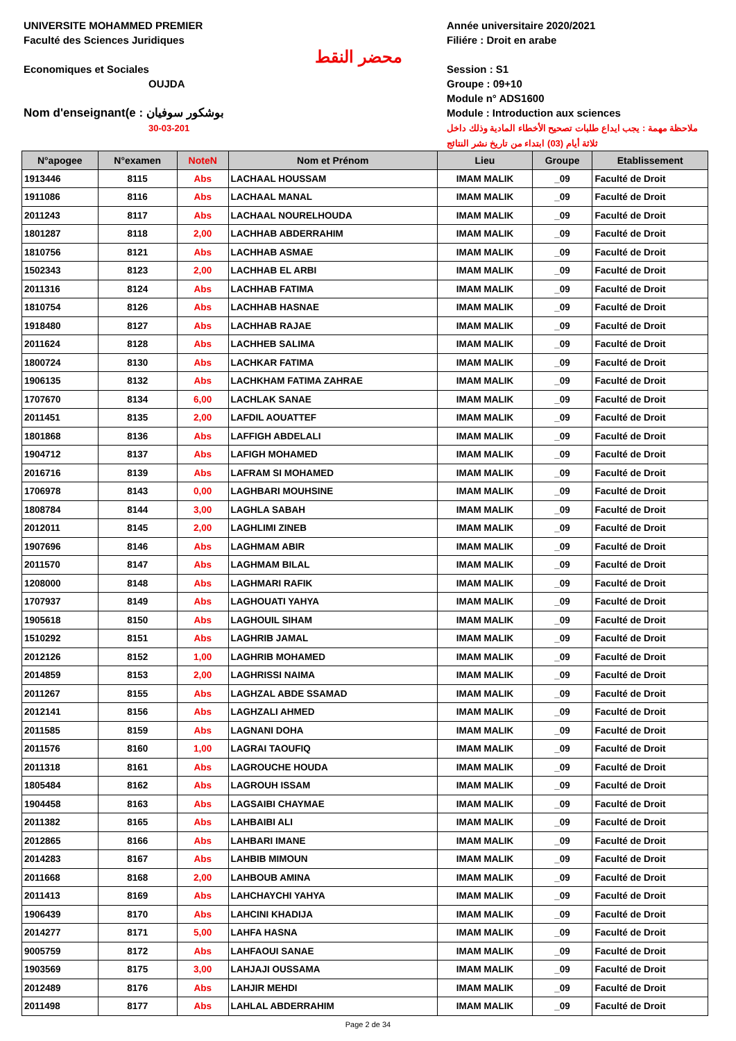UNIVERSITE MOHAMMED PREMIER
Faculté des Sciences Juridiques
Economiques et Sociales
OUJDA
Nom d'enseignant(e : بوشكور سوفيان
30-03-201
محضر النقط
Année universitaire 2020/2021
Filiére : Droit en arabe
Session : S1
Groupe : 09+10
Module n° ADS1600
Module : Introduction aux sciences
ملاحظة مهمة : يجب ايداع طلبات تصحيح الأخطاء المادية وذلك داخل ثلاثة أيام (03) ابتداء من تاريخ نشر النتائج
| N°apogee | N°examen | NoteN | Nom et Prénom | Lieu | Groupe | Etablissement |
| --- | --- | --- | --- | --- | --- | --- |
| 1913446 | 8115 | Abs | LACHAAL HOUSSAM | IMAM MALIK | _09 | Faculté de Droit |
| 1911086 | 8116 | Abs | LACHAAL MANAL | IMAM MALIK | _09 | Faculté de Droit |
| 2011243 | 8117 | Abs | LACHAAL NOURELHOUDA | IMAM MALIK | _09 | Faculté de Droit |
| 1801287 | 8118 | 2,00 | LACHHAB ABDERRAHIM | IMAM MALIK | _09 | Faculté de Droit |
| 1810756 | 8121 | Abs | LACHHAB ASMAE | IMAM MALIK | _09 | Faculté de Droit |
| 1502343 | 8123 | 2,00 | LACHHAB EL ARBI | IMAM MALIK | _09 | Faculté de Droit |
| 2011316 | 8124 | Abs | LACHHAB FATIMA | IMAM MALIK | _09 | Faculté de Droit |
| 1810754 | 8126 | Abs | LACHHAB HASNAE | IMAM MALIK | _09 | Faculté de Droit |
| 1918480 | 8127 | Abs | LACHHAB RAJAE | IMAM MALIK | _09 | Faculté de Droit |
| 2011624 | 8128 | Abs | LACHHEB SALIMA | IMAM MALIK | _09 | Faculté de Droit |
| 1800724 | 8130 | Abs | LACHKAR FATIMA | IMAM MALIK | _09 | Faculté de Droit |
| 1906135 | 8132 | Abs | LACHKHAM FATIMA ZAHRAE | IMAM MALIK | _09 | Faculté de Droit |
| 1707670 | 8134 | 6,00 | LACHLAK SANAE | IMAM MALIK | _09 | Faculté de Droit |
| 2011451 | 8135 | 2,00 | LAFDIL AOUATTEF | IMAM MALIK | _09 | Faculté de Droit |
| 1801868 | 8136 | Abs | LAFFIGH ABDELALI | IMAM MALIK | _09 | Faculté de Droit |
| 1904712 | 8137 | Abs | LAFIGH MOHAMED | IMAM MALIK | _09 | Faculté de Droit |
| 2016716 | 8139 | Abs | LAFRAM SI MOHAMED | IMAM MALIK | _09 | Faculté de Droit |
| 1706978 | 8143 | 0,00 | LAGHBARI MOUHSINE | IMAM MALIK | _09 | Faculté de Droit |
| 1808784 | 8144 | 3,00 | LAGHLA SABAH | IMAM MALIK | _09 | Faculté de Droit |
| 2012011 | 8145 | 2,00 | LAGHLIMI ZINEB | IMAM MALIK | _09 | Faculté de Droit |
| 1907696 | 8146 | Abs | LAGHMAM ABIR | IMAM MALIK | _09 | Faculté de Droit |
| 2011570 | 8147 | Abs | LAGHMAM BILAL | IMAM MALIK | _09 | Faculté de Droit |
| 1208000 | 8148 | Abs | LAGHMARI RAFIK | IMAM MALIK | _09 | Faculté de Droit |
| 1707937 | 8149 | Abs | LAGHOUATI YAHYA | IMAM MALIK | _09 | Faculté de Droit |
| 1905618 | 8150 | Abs | LAGHOUIL SIHAM | IMAM MALIK | _09 | Faculté de Droit |
| 1510292 | 8151 | Abs | LAGHRIB JAMAL | IMAM MALIK | _09 | Faculté de Droit |
| 2012126 | 8152 | 1,00 | LAGHRIB MOHAMED | IMAM MALIK | _09 | Faculté de Droit |
| 2014859 | 8153 | 2,00 | LAGHRISSI NAIMA | IMAM MALIK | _09 | Faculté de Droit |
| 2011267 | 8155 | Abs | LAGHZAL ABDE SSAMAD | IMAM MALIK | _09 | Faculté de Droit |
| 2012141 | 8156 | Abs | LAGHZALI AHMED | IMAM MALIK | _09 | Faculté de Droit |
| 2011585 | 8159 | Abs | LAGNANI DOHA | IMAM MALIK | _09 | Faculté de Droit |
| 2011576 | 8160 | 1,00 | LAGRAI TAOUFIQ | IMAM MALIK | _09 | Faculté de Droit |
| 2011318 | 8161 | Abs | LAGROUCHE HOUDA | IMAM MALIK | _09 | Faculté de Droit |
| 1805484 | 8162 | Abs | LAGROUH ISSAM | IMAM MALIK | _09 | Faculté de Droit |
| 1904458 | 8163 | Abs | LAGSAIBI CHAYMAE | IMAM MALIK | _09 | Faculté de Droit |
| 2011382 | 8165 | Abs | LAHBAIBI ALI | IMAM MALIK | _09 | Faculté de Droit |
| 2012865 | 8166 | Abs | LAHBARI IMANE | IMAM MALIK | _09 | Faculté de Droit |
| 2014283 | 8167 | Abs | LAHBIB MIMOUN | IMAM MALIK | _09 | Faculté de Droit |
| 2011668 | 8168 | 2,00 | LAHBOUB AMINA | IMAM MALIK | _09 | Faculté de Droit |
| 2011413 | 8169 | Abs | LAHCHAYCHI YAHYA | IMAM MALIK | _09 | Faculté de Droit |
| 1906439 | 8170 | Abs | LAHCINI KHADIJA | IMAM MALIK | _09 | Faculté de Droit |
| 2014277 | 8171 | 5,00 | LAHFA HASNA | IMAM MALIK | _09 | Faculté de Droit |
| 9005759 | 8172 | Abs | LAHFAOUI SANAE | IMAM MALIK | _09 | Faculté de Droit |
| 1903569 | 8175 | 3,00 | LAHJAJI OUSSAMA | IMAM MALIK | _09 | Faculté de Droit |
| 2012489 | 8176 | Abs | LAHJIR MEHDI | IMAM MALIK | _09 | Faculté de Droit |
| 2011498 | 8177 | Abs | LAHLAL ABDERRAHIM | IMAM MALIK | _09 | Faculté de Droit |
Page 2 de 34